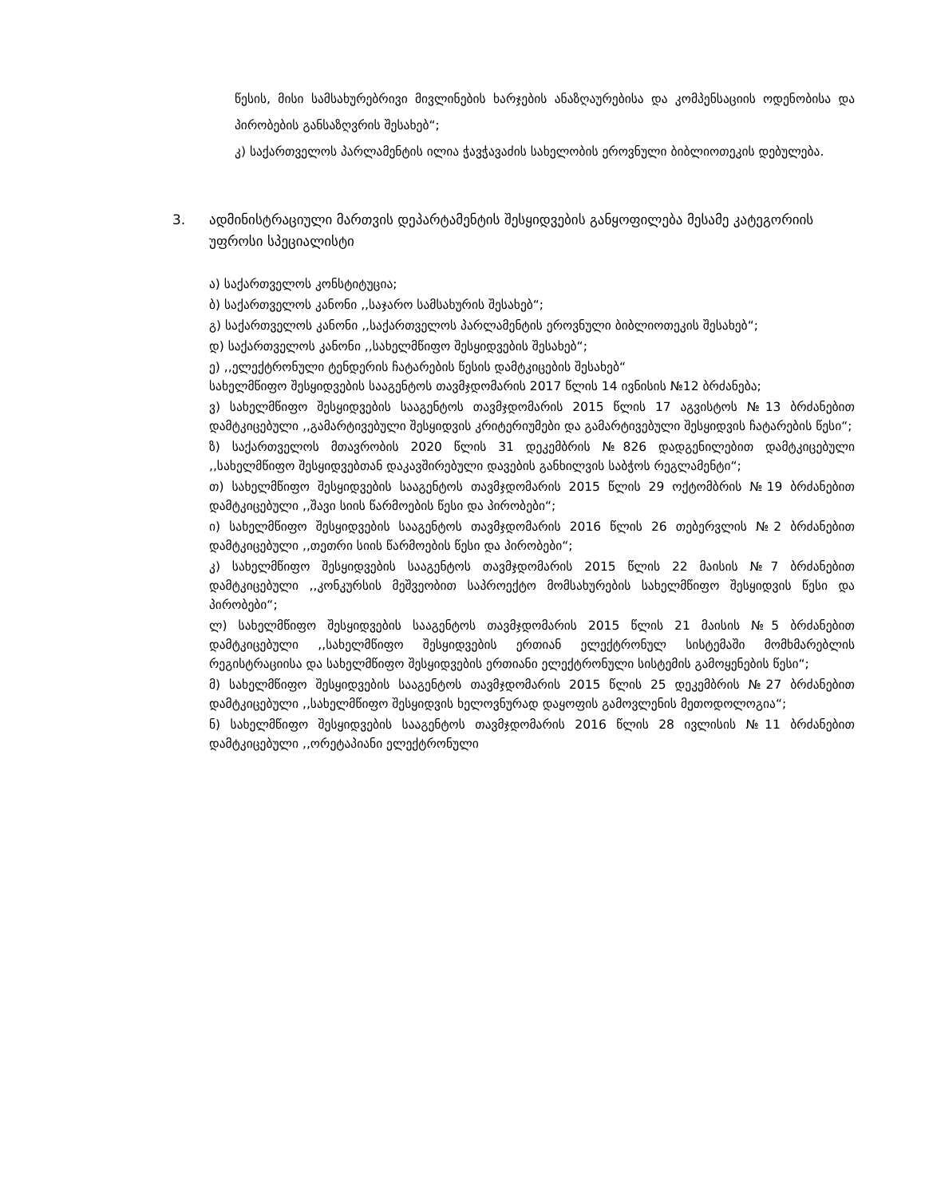წესის, მისი სამსახურებრივი მივლინების ხარჯების ანაზღაურებისა და კომპენსაციის ოდენობისა და პირობების განსაზღვრის შესახებ“;
კ) საქართველოს პარლამენტის ილია ჭავჭავაძის სახელობის ეროვნული ბიბლიოთეკის დებულება.
3. ადმინისტრაციული მართვის დეპარტამენტის შესყიდვების განყოფილება მესამე კატეგორიის უფროსი სპეციალისტი
ა) საქართველოს კონსტიტუცია;
ბ) საქართველოს კანონი ,,საჯარო სამსახურის შესახებ“;
გ) საქართველოს კანონი ,,საქართველოს პარლამენტის ეროვნული ბიბლიოთეკის შესახებ“;
დ) საქართველოს კანონი ,,სახელმწიფო შესყიდვების შესახებ“;
ე) ,,ელექტრონული ტენდერის ჩატარების წესის დამტკიცების შესახებ“
სახელმწიფო შესყიდვების სააგენტოს თავმჯდომარის 2017 წლის 14 ივნისის №12 ბრძანება;
ვ) სახელმწიფო შესყიდვების სააგენტოს თავმჯდომარის 2015 წლის 17 აგვისტოს №13 ბრძანებით დამტკიცებული ,,გამარტივებული შესყიდვის კრიტერიუმები და გამარტივებული შესყიდვის ჩატარების წესი“;
ზ) საქართველოს მთავრობის 2020 წლის 31 დეკემბრის №826 დადგენილებით დამტკიცებული ,,სახელმწიფო შესყიდვებთან დაკავშირებული დავების განხილვის საბჭოს რეგლამენტი“;
თ) სახელმწიფო შესყიდვების სააგენტოს თავმჯდომარის 2015 წლის 29 ოქტომბრის №19 ბრძანებით დამტკიცებული ,,შავი სიის წარმოების წესი და პირობები“;
ი) სახელმწიფო შესყიდვების სააგენტოს თავმჯდომარის 2016 წლის 26 თებერვლის №2 ბრძანებით დამტკიცებული ,,თეთრი სიის წარმოების წესი და პირობები“;
კ) სახელმწიფო შესყიდვების სააგენტოს თავმჯდომარის 2015 წლის 22 მაისის №7 ბრძანებით დამტკიცებული ,,კონკურსის მეშვეობით საპროექტო მომსახურების სახელმწიფო შესყიდვის წესი და პირობები“;
ლ) სახელმწიფო შესყიდვების სააგენტოს თავმჯდომარის 2015 წლის 21 მაისის №5 ბრძანებით დამტკიცებული ,,სახელმწიფო შესყიდვების ერთიან ელექტრონულ სისტემაში მომხმარებლის რეგისტრაციისა და სახელმწიფო შესყიდვების ერთიანი ელექტრონული სისტემის გამოყენების წესი“;
მ) სახელმწიფო შესყიდვების სააგენტოს თავმჯდომარის 2015 წლის 25 დეკემბრის №27 ბრძანებით დამტკიცებული ,,სახელმწიფო შესყიდვის ხელოვნურად დაყოფის გამოვლენის მეთოდოლოგია“;
ნ) სახელმწიფო შესყიდვების სააგენტოს თავმჯდომარის 2016 წლის 28 ივლისის №11 ბრძანებით დამტკიცებული ,,ორეტაპიანი ელექტრონული